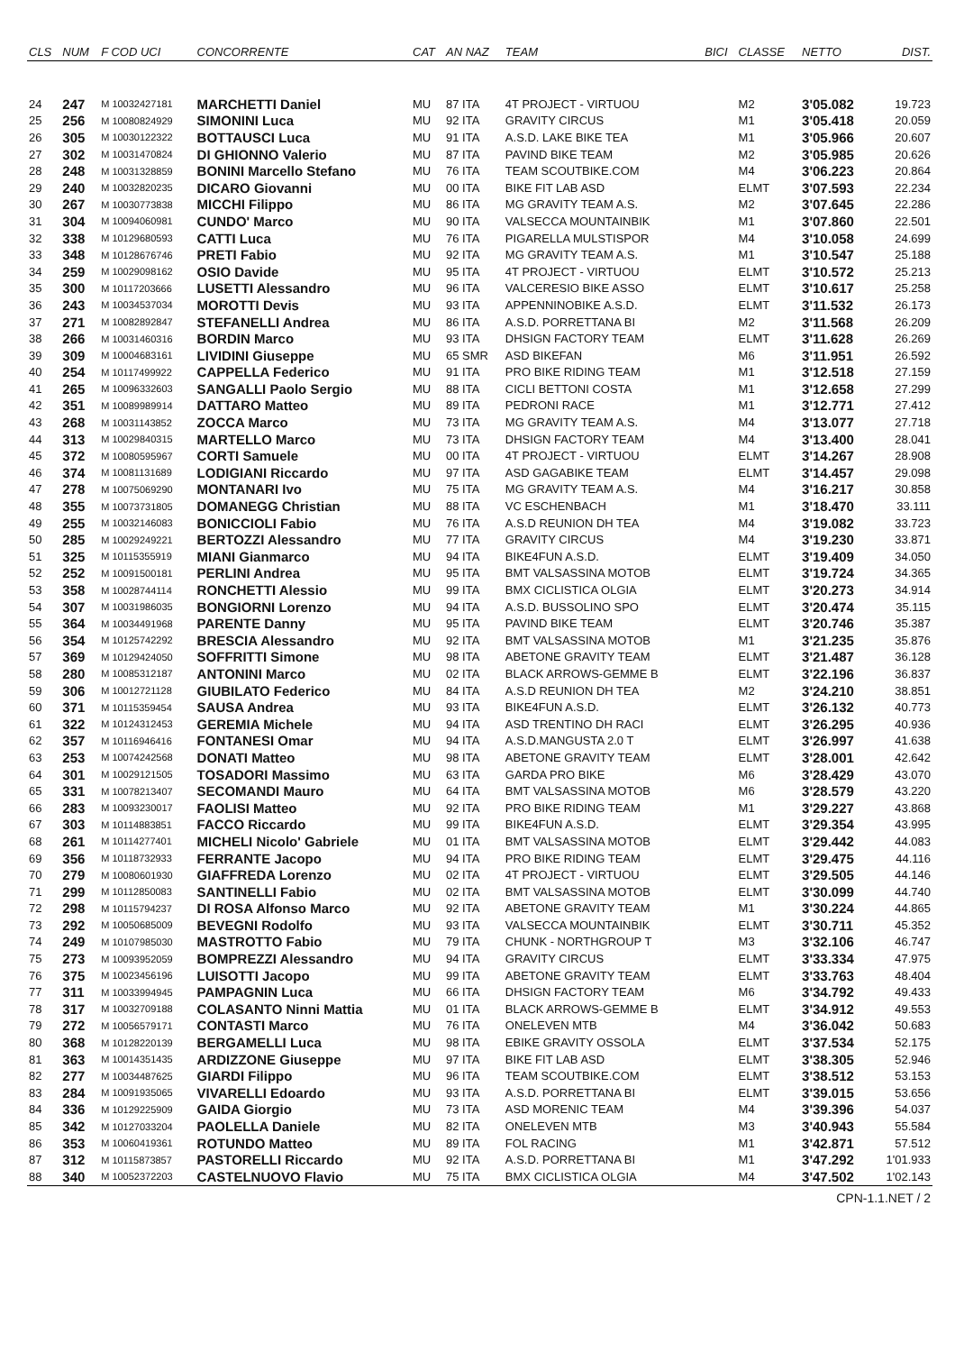| CLS | NUM | F COD UCI | CONCORRENTE | CAT | AN NAZ | TEAM | BICI | CLASSE | NETTO | DIST. |
| --- | --- | --- | --- | --- | --- | --- | --- | --- | --- | --- |
| 24 | 247 | M 10032427181 | MARCHETTI Daniel | MU | 87 ITA | 4T PROJECT - VIRTUOU | | M2 | 3'05.082 | 19.723 |
| 25 | 256 | M 10080824929 | SIMONINI Luca | MU | 92 ITA | GRAVITY CIRCUS | | M1 | 3'05.418 | 20.059 |
| 26 | 305 | M 10030122322 | BOTTAUSCI Luca | MU | 91 ITA | A.S.D. LAKE BIKE TEA | | M1 | 3'05.966 | 20.607 |
| 27 | 302 | M 10031470824 | DI GHIONNO Valerio | MU | 87 ITA | PAVIND BIKE TEAM | | M2 | 3'05.985 | 20.626 |
| 28 | 248 | M 10031328859 | BONINI Marcello Stefano | MU | 76 ITA | TEAM SCOUTBIKE.COM | | M4 | 3'06.223 | 20.864 |
| 29 | 240 | M 10032820235 | DICARO Giovanni | MU | 00 ITA | BIKE FIT LAB ASD | | ELMT | 3'07.593 | 22.234 |
| 30 | 267 | M 10030773838 | MICCHI Filippo | MU | 86 ITA | MG GRAVITY TEAM A.S. | | M2 | 3'07.645 | 22.286 |
| 31 | 304 | M 10094060981 | CUNDO' Marco | MU | 90 ITA | VALSECCA MOUNTAINBIK | | M1 | 3'07.860 | 22.501 |
| 32 | 338 | M 10129680593 | CATTI Luca | MU | 76 ITA | PIGARELLA MULSTISPOR | | M4 | 3'10.058 | 24.699 |
| 33 | 348 | M 10128676746 | PRETI Fabio | MU | 92 ITA | MG GRAVITY TEAM A.S. | | M1 | 3'10.547 | 25.188 |
| 34 | 259 | M 10029098162 | OSIO Davide | MU | 95 ITA | 4T PROJECT - VIRTUOU | | ELMT | 3'10.572 | 25.213 |
| 35 | 300 | M 10117203666 | LUSETTI Alessandro | MU | 96 ITA | VALCERESIO BIKE ASSO | | ELMT | 3'10.617 | 25.258 |
| 36 | 243 | M 10034537034 | MOROTTI Devis | MU | 93 ITA | APPENNINOBIKE A.S.D. | | ELMT | 3'11.532 | 26.173 |
| 37 | 271 | M 10082892847 | STEFANELLI Andrea | MU | 86 ITA | A.S.D. PORRETTANA BI | | M2 | 3'11.568 | 26.209 |
| 38 | 266 | M 10031460316 | BORDIN Marco | MU | 93 ITA | DHSIGN FACTORY TEAM | | ELMT | 3'11.628 | 26.269 |
| 39 | 309 | M 10004683161 | LIVIDINI Giuseppe | MU | 65 SMR | ASD BIKEFAN | | M6 | 3'11.951 | 26.592 |
| 40 | 254 | M 10117499922 | CAPPELLA Federico | MU | 91 ITA | PRO BIKE RIDING TEAM | | M1 | 3'12.518 | 27.159 |
| 41 | 265 | M 10096332603 | SANGALLI Paolo Sergio | MU | 88 ITA | CICLI BETTONI COSTA | | M1 | 3'12.658 | 27.299 |
| 42 | 351 | M 10089989914 | DATTARO Matteo | MU | 89 ITA | PEDRONI RACE | | M1 | 3'12.771 | 27.412 |
| 43 | 268 | M 10031143852 | ZOCCA Marco | MU | 73 ITA | MG GRAVITY TEAM A.S. | | M4 | 3'13.077 | 27.718 |
| 44 | 313 | M 10029840315 | MARTELLO Marco | MU | 73 ITA | DHSIGN FACTORY TEAM | | M4 | 3'13.400 | 28.041 |
| 45 | 372 | M 10080595967 | CORTI Samuele | MU | 00 ITA | 4T PROJECT - VIRTUOU | | ELMT | 3'14.267 | 28.908 |
| 46 | 374 | M 10081131689 | LODIGIANI Riccardo | MU | 97 ITA | ASD GAGABIKE TEAM | | ELMT | 3'14.457 | 29.098 |
| 47 | 278 | M 10075069290 | MONTANARI Ivo | MU | 75 ITA | MG GRAVITY TEAM A.S. | | M4 | 3'16.217 | 30.858 |
| 48 | 355 | M 10073731805 | DOMANEGG Christian | MU | 88 ITA | VC ESCHENBACH | | M1 | 3'18.470 | 33.111 |
| 49 | 255 | M 10032146083 | BONICCIOLI Fabio | MU | 76 ITA | A.S.D REUNION DH TEA | | M4 | 3'19.082 | 33.723 |
| 50 | 285 | M 10029249221 | BERTOZZI Alessandro | MU | 77 ITA | GRAVITY CIRCUS | | M4 | 3'19.230 | 33.871 |
| 51 | 325 | M 10115355919 | MIANI Gianmarco | MU | 94 ITA | BIKE4FUN A.S.D. | | ELMT | 3'19.409 | 34.050 |
| 52 | 252 | M 10091500181 | PERLINI Andrea | MU | 95 ITA | BMT VALSASSINA MOTOB | | ELMT | 3'19.724 | 34.365 |
| 53 | 358 | M 10028744114 | RONCHETTI Alessio | MU | 99 ITA | BMX CICLISTICA OLGIA | | ELMT | 3'20.273 | 34.914 |
| 54 | 307 | M 10031986035 | BONGIORNI Lorenzo | MU | 94 ITA | A.S.D. BUSSOLINO SPO | | ELMT | 3'20.474 | 35.115 |
| 55 | 364 | M 10034491968 | PARENTE Danny | MU | 95 ITA | PAVIND BIKE TEAM | | ELMT | 3'20.746 | 35.387 |
| 56 | 354 | M 10125742292 | BRESCIA Alessandro | MU | 92 ITA | BMT VALSASSINA MOTOB | | M1 | 3'21.235 | 35.876 |
| 57 | 369 | M 10129424050 | SOFFRITTI Simone | MU | 98 ITA | ABETONE GRAVITY TEAM | | ELMT | 3'21.487 | 36.128 |
| 58 | 280 | M 10085312187 | ANTONINI Marco | MU | 02 ITA | BLACK ARROWS-GEMME B | | ELMT | 3'22.196 | 36.837 |
| 59 | 306 | M 10012721128 | GIUBILATO Federico | MU | 84 ITA | A.S.D REUNION DH TEA | | M2 | 3'24.210 | 38.851 |
| 60 | 371 | M 10115359454 | SAUSA Andrea | MU | 93 ITA | BIKE4FUN A.S.D. | | ELMT | 3'26.132 | 40.773 |
| 61 | 322 | M 10124312453 | GEREMIA Michele | MU | 94 ITA | ASD TRENTINO DH RACI | | ELMT | 3'26.295 | 40.936 |
| 62 | 357 | M 10116946416 | FONTANESI Omar | MU | 94 ITA | A.S.D.MANGUSTA 2.0 T | | ELMT | 3'26.997 | 41.638 |
| 63 | 253 | M 10074242568 | DONATI Matteo | MU | 98 ITA | ABETONE GRAVITY TEAM | | ELMT | 3'28.001 | 42.642 |
| 64 | 301 | M 10029121505 | TOSADORI Massimo | MU | 63 ITA | GARDA PRO BIKE | | M6 | 3'28.429 | 43.070 |
| 65 | 331 | M 10078213407 | SECOMANDI Mauro | MU | 64 ITA | BMT VALSASSINA MOTOB | | M6 | 3'28.579 | 43.220 |
| 66 | 283 | M 10093230017 | FAOLISI Matteo | MU | 92 ITA | PRO BIKE RIDING TEAM | | M1 | 3'29.227 | 43.868 |
| 67 | 303 | M 10114883851 | FACCO Riccardo | MU | 99 ITA | BIKE4FUN A.S.D. | | ELMT | 3'29.354 | 43.995 |
| 68 | 261 | M 10114277401 | MICHELI Nicolo' Gabriele | MU | 01 ITA | BMT VALSASSINA MOTOB | | ELMT | 3'29.442 | 44.083 |
| 69 | 356 | M 10118732933 | FERRANTE Jacopo | MU | 94 ITA | PRO BIKE RIDING TEAM | | ELMT | 3'29.475 | 44.116 |
| 70 | 279 | M 10080601930 | GIAFFREDA Lorenzo | MU | 02 ITA | 4T PROJECT - VIRTUOU | | ELMT | 3'29.505 | 44.146 |
| 71 | 299 | M 10112850083 | SANTINELLI Fabio | MU | 02 ITA | BMT VALSASSINA MOTOB | | ELMT | 3'30.099 | 44.740 |
| 72 | 298 | M 10115794237 | DI ROSA Alfonso Marco | MU | 92 ITA | ABETONE GRAVITY TEAM | | M1 | 3'30.224 | 44.865 |
| 73 | 292 | M 10050685009 | BEVEGNI Rodolfo | MU | 93 ITA | VALSECCA MOUNTAINBIK | | ELMT | 3'30.711 | 45.352 |
| 74 | 249 | M 10107985030 | MASTROTTO Fabio | MU | 79 ITA | CHUNK - NORTHGROUP T | | M3 | 3'32.106 | 46.747 |
| 75 | 273 | M 10093952059 | BOMPREZZI Alessandro | MU | 94 ITA | GRAVITY CIRCUS | | ELMT | 3'33.334 | 47.975 |
| 76 | 375 | M 10023456196 | LUISOTTI Jacopo | MU | 99 ITA | ABETONE GRAVITY TEAM | | ELMT | 3'33.763 | 48.404 |
| 77 | 311 | M 10033994945 | PAMPAGNIN Luca | MU | 66 ITA | DHSIGN FACTORY TEAM | | M6 | 3'34.792 | 49.433 |
| 78 | 317 | M 10032709188 | COLASANTO Ninni Mattia | MU | 01 ITA | BLACK ARROWS-GEMME B | | ELMT | 3'34.912 | 49.553 |
| 79 | 272 | M 10056579171 | CONTASTI Marco | MU | 76 ITA | ONELEVEN MTB | | M4 | 3'36.042 | 50.683 |
| 80 | 368 | M 10128220139 | BERGAMELLI Luca | MU | 98 ITA | EBIKE GRAVITY OSSOLA | | ELMT | 3'37.534 | 52.175 |
| 81 | 363 | M 10014351435 | ARDIZZONE Giuseppe | MU | 97 ITA | BIKE FIT LAB ASD | | ELMT | 3'38.305 | 52.946 |
| 82 | 277 | M 10034487625 | GIARDI Filippo | MU | 96 ITA | TEAM SCOUTBIKE.COM | | ELMT | 3'38.512 | 53.153 |
| 83 | 284 | M 10091935065 | VIVARELLI Edoardo | MU | 93 ITA | A.S.D. PORRETTANA BI | | ELMT | 3'39.015 | 53.656 |
| 84 | 336 | M 10129225909 | GAIDA Giorgio | MU | 73 ITA | ASD MORENIC TEAM | | M4 | 3'39.396 | 54.037 |
| 85 | 342 | M 10127033204 | PAOLELLA Daniele | MU | 82 ITA | ONELEVEN MTB | | M3 | 3'40.943 | 55.584 |
| 86 | 353 | M 10060419361 | ROTUNDO Matteo | MU | 89 ITA | FOL RACING | | M1 | 3'42.871 | 57.512 |
| 87 | 312 | M 10115873857 | PASTORELLI Riccardo | MU | 92 ITA | A.S.D. PORRETTANA BI | | M1 | 3'47.292 | 1'01.933 |
| 88 | 340 | M 10052372203 | CASTELNUOVO Flavio | MU | 75 ITA | BMX CICLISTICA OLGIA | | M4 | 3'47.502 | 1'02.143 |
| CPN-1.1.NET / 2 | | | | | | | | | | |